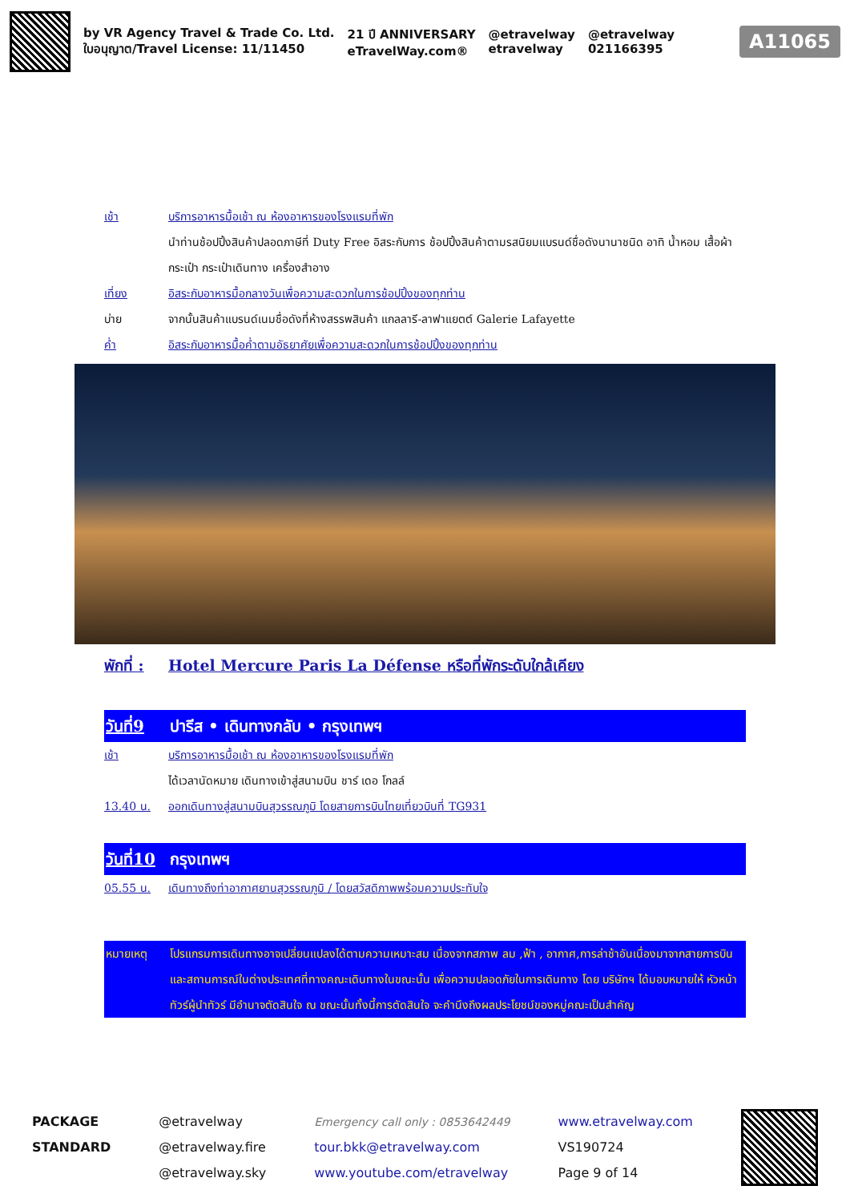by VR Agency Travel & Trade Co. Ltd.
ใบอนุญาต/Travel License: 11/11450
21 ปี ANNIVERSARY
eTravelWay.com®
@etravelway
etravelway
@etravelway
021166395
A11065
เช้า บริการอาหารมื้อเช้า ณ ห้องอาหารของโรงแรมที่พัก
นำท่านช้อปปิ้งสินค้าปลอดภาษีที่ Duty Free อิสระกับการ ช้อปปิ้งสินค้าตามรสนิยมแบรนด์ชื่อดังนานาชนิด อาทิ น้ำหอม เสื้อผ้า กระเป๋า กระเป๋าเดินทาง เครื่องสำอาง
เที่ยง อิสระกับอาหารมื้อกลางวันเพื่อความสะดวกในการช้อปปิ้งของทุกท่าน
บ่าย จากนั้นสินค้าแบรนด์เนมชื่อดังที่ห้างสรรพสินค้า แกลลารี-ลาฟาแยตต์ Galerie Lafayette
ค่ำ อิสระกับอาหารมื้อค่ำตามอัธยาศัยเพื่อความสะดวกในการช้อปปิ้งของทุกท่าน
พักที่ : Hotel Mercure Paris La Défense หรือที่พักระดับใกล้เคียง
วันที่9 ปารีส • เดินทางกลับ • กรุงเทพฯ
เช้า บริการอาหารมื้อเช้า ณ ห้องอาหารของโรงแรมที่พัก
ได้เวลานัดหมาย เดินทางเข้าสู่สนามบิน ชาร์ เดอ โกลล์
13.40 น. ออกเดินทางสู่สนามบินสุวรรณภูมิ โดยสายการบินไทยเที่ยวบินที่ TG931
วันที่10 กรุงเทพฯ
05.55 น. เดินทางถึงท่าอากาศยานสุวรรณภูมิ / โดยสวัสดิภาพพร้อมความประทับใจ
หมายเหตุ โปรแกรมการเดินทางอาจเปลี่ยนแปลงได้ตามความเหมาะสม เนื่องจากสภาพ ลม ,ฟ้า , อากาศ,การล่าช้าอันเนื่องมาจากสายการบิน และสถานการณ์ในต่างประเทศที่ทางคณะเดินทางในขณะนั้น เพื่อความปลอดภัยในการเดินทาง โดย บริษัทฯ ได้มอบหมายให้ หัวหน้าทัวร์ผู้นำทัวร์ มีอำนาจตัดสินใจ ณ ขณะนั้นทั้งนี้การตัดสินใจ จะคำนึงถึงผลประโยชน์ของหมู่คณะเป็นสำคัญ
PACKAGE
STANDARD
@etravelway
@etravelway.fire
@etravelway.sky
Emergency call only : 0853642449
tour.bkk@etravelway.com
www.youtube.com/etravelway
www.etravelway.com
VS190724
Page 9 of 14